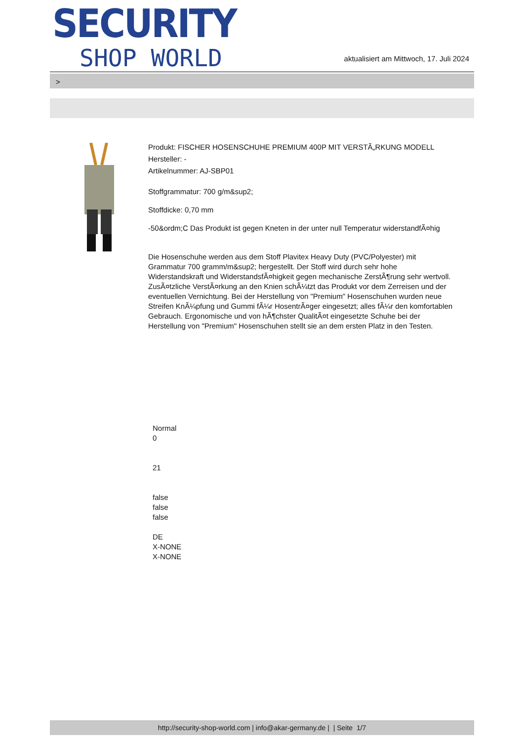SECURITY
SHOP WORLD
aktualisiert am Mittwoch, 17. Juli 2024
>
Produkt: FISCHER HOSENSCHUHE PREMIUM 400P MIT VERSTÃ„RKUNG MODELL
Hersteller: -
Artikelnummer: AJ-SBP01
Stoffgrammatur: 700 g/m&sup2;
Stoffdicke: 0,70 mm
-50&ordm;C Das Produkt ist gegen Kneten in der unter null Temperatur widerstandfÃ¤hig
Die Hosenschuhe werden aus dem Stoff Plavitex Heavy Duty (PVC/Polyester) mit Grammatur 700 gramm/m&sup2; hergestellt. Der Stoff wird durch sehr hohe Widerstandskraft und WiderstandsfÃ¤higkeit gegen mechanische ZerstÃ¶rung sehr wertvoll. ZusÃ¤tzliche VerstÃ¤rkung an den Knien schÃ¼tzt das Produkt vor dem Zerreisen und der eventuellen Vernichtung. Bei der Herstellung von "Premium" Hosenschuhen wurden neue Streifen KnÃ¼pfung und Gummi fÃ¼r HosentrÃ¤ger eingesetzt; alles fÃ¼r den komfortablen Gebrauch. Ergonomische und von hÃ¶chster QualitÃ¤t eingesetzte Schuhe bei der Herstellung von "Premium" Hosenschuhen stellt sie an dem ersten Platz in den Testen.
Normal
0
21
false
false
false
DE
X-NONE
X-NONE
http://security-shop-world.com | info@akar-germany.de | | Seite 1/7